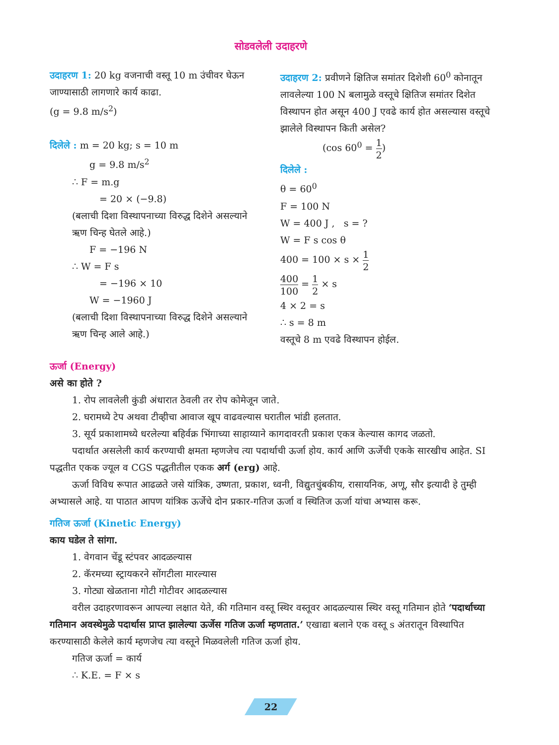सोडवलेली उदाहरणे
उदाहरण 1: 20 kg वजनाची वस्तू 10 m उंचीवर घेऊन जाण्यासाठी लागणारे कार्य काढा.
(g = 9.8 m/s<sup>2</sup>)
दिलेले : m = 20 kg; s = 10 m
g = 9.8 m/s<sup>2</sup>
∴ F = m.g
= 20 × (−9.8)
(बलाची दिशा विस्थापनाच्या विरुद्ध दिशेने असल्याने ऋण चिन्ह घेतले आहे.)
F = −196 N
∴ W = F s
= −196 × 10
W = −1960 J
(बलाची दिशा विस्थापनाच्या विरुद्ध दिशेने असल्याने ऋण चिन्ह आले आहे.)
उदाहरण 2: प्रवीणने क्षितिज समांतर दिशेशी 60<sup>0</sup> कोनातून लावलेल्या 100 N बलामुळे वस्तूचे क्षितिज समांतर दिशेत विस्थापन होत असून 400 J एवढे कार्य होत असल्यास वस्तूचे झालेले विस्थापन किती असेल?
(cos 60<sup>0</sup> = 1 2)
दिलेले :
θ = 60<sup>0</sup>
F = 100 N
W = 400 J , s = ?
W = F s cos θ
400 = 100 × s × 1 2
400 100 = 1 2 × s
4 × 2 = s
∴ s = 8 m
वस्तूचे 8 m एवढे विस्थापन होईल.
ऊर्जा (Energy)
असे का होते ?
1. रोप लावलेली कुंडी अंधारात ठेवली तर रोप कोमेजून जाते.
2. घरामध्ये टेप अथवा टीव्हीचा आवाज खूप वाढवल्यास घरातील भांडी हलतात.
3. सूर्य प्रकाशामध्ये धरलेल्या बहिर्वक्र भिंगाच्या साहाय्याने कागदावरती प्रकाश एकत्र केल्यास कागद जळतो.
पदार्थात असलेली कार्य करण्याची क्षमता म्हणजेच त्या पदार्थाची ऊर्जा होय. कार्य आणि ऊर्जेची एकके सारखीच आहेत. SI पद्धतीत एकक ज्यूल व CGS पद्धतीतील एकक अर्ग (erg) आहे.
ऊर्जा विविध रूपात आढळते जसे यांत्रिक, उष्णता, प्रकाश, ध्वनी, विद्युतचुंबकीय, रासायनिक, अणू, सौर इत्यादी हे तुम्ही अभ्यासले आहे. या पाठात आपण यांत्रिक ऊर्जेचे दोन प्रकार-गतिज ऊर्जा व स्थितिज ऊर्जा यांचा अभ्यास करू.
गतिज ऊर्जा (Kinetic Energy)
काय घडेल ते सांगा.
1. वेगवान चेंडू स्टंपवर आदळल्यास
2. कॅरमच्या स्ट्रायकरने सोंगटीला मारल्यास
3. गोट्या खेळताना गोटी गोटीवर आदळल्यास
वरील उदाहरणावरून आपल्या लक्षात येते, की गतिमान वस्तू स्थिर वस्तूवर आदळल्यास स्थिर वस्तू गतिमान होते ‘पदार्थाच्या गतिमान अवस्थेमुळे पदार्थास प्राप्त झालेल्या ऊर्जेस गतिज ऊर्जा म्हणतात.’ एखाद्या बलाने एक वस्तू s अंतरातून विस्थापित करण्यासाठी केलेले कार्य म्हणजेच त्या वस्तूने मिळवलेली गतिज ऊर्जा होय.
गतिज ऊर्जा = कार्य
∴ K.E. = F × s
22